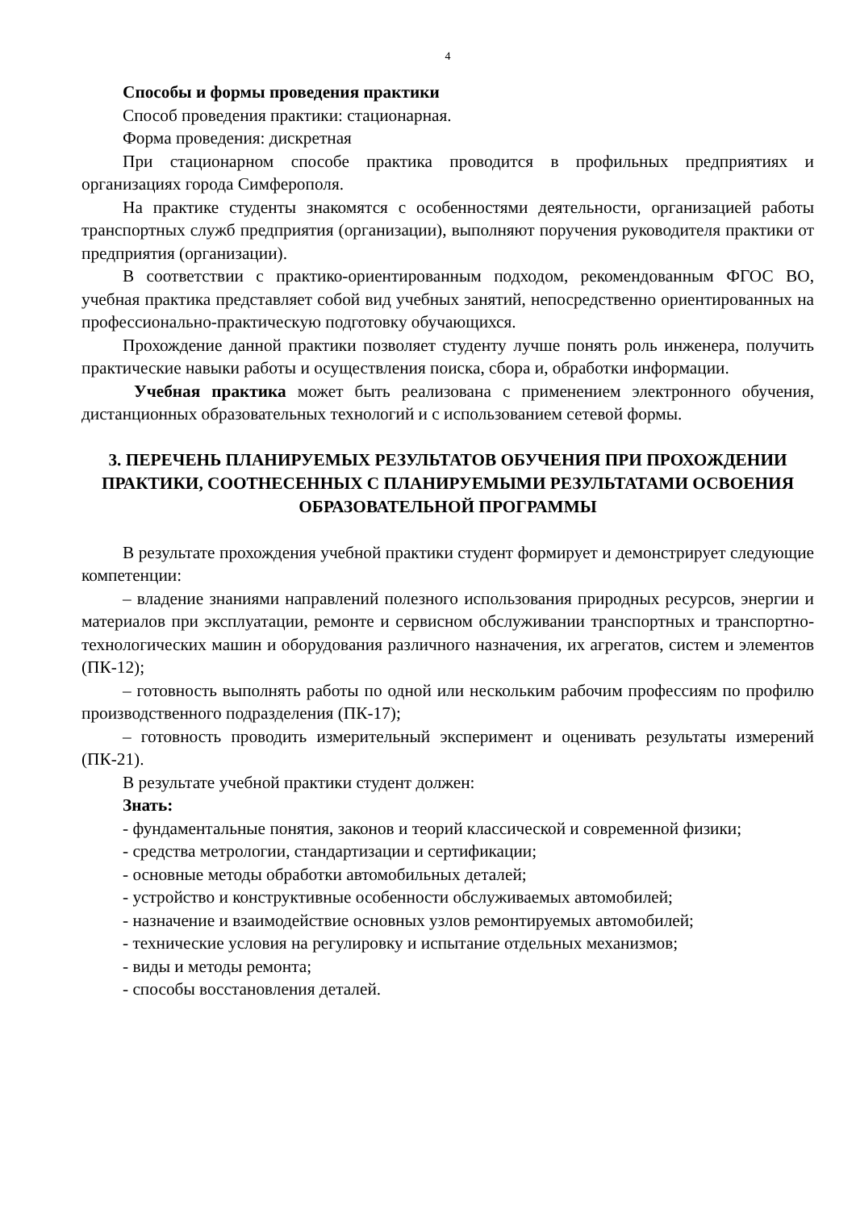4
Способы и формы проведения практики
Способ проведения практики: стационарная.
Форма проведения: дискретная
При стационарном способе практика проводится в профильных предприятиях и организациях города Симферополя.
На практике студенты знакомятся с особенностями деятельности, организацией работы транспортных служб предприятия (организации), выполняют поручения руководителя практики от предприятия (организации).
В соответствии с практико-ориентированным подходом, рекомендованным ФГОС ВО, учебная практика представляет собой вид учебных занятий, непосредственно ориентированных на профессионально-практическую подготовку обучающихся.
Прохождение данной практики позволяет студенту лучше понять роль инженера, получить практические навыки работы и осуществления поиска, сбора и, обработки информации.
Учебная практика может быть реализована с применением электронного обучения, дистанционных образовательных технологий и с использованием сетевой формы.
3. ПЕРЕЧЕНЬ ПЛАНИРУЕМЫХ РЕЗУЛЬТАТОВ ОБУЧЕНИЯ ПРИ ПРОХОЖДЕНИИ ПРАКТИКИ, СООТНЕСЕННЫХ С ПЛАНИРУЕМЫМИ РЕЗУЛЬТАТАМИ ОСВОЕНИЯ ОБРАЗОВАТЕЛЬНОЙ ПРОГРАММЫ
В результате прохождения учебной практики студент формирует и демонстрирует следующие компетенции:
– владение знаниями направлений полезного использования природных ресурсов, энергии и материалов при эксплуатации, ремонте и сервисном обслуживании транспортных и транспортно-технологических машин и оборудования различного назначения, их агрегатов, систем и элементов (ПК-12);
– готовность выполнять работы по одной или нескольким рабочим профессиям по профилю производственного подразделения (ПК-17);
– готовность проводить измерительный эксперимент и оценивать результаты измерений (ПК-21).
В результате учебной практики студент должен:
Знать:
- фундаментальные понятия, законов и теорий классической и современной физики;
- средства метрологии, стандартизации и сертификации;
- основные методы обработки автомобильных деталей;
- устройство и конструктивные особенности обслуживаемых автомобилей;
- назначение и взаимодействие основных узлов ремонтируемых автомобилей;
- технические условия на регулировку и испытание отдельных механизмов;
- виды и методы ремонта;
- способы восстановления деталей.